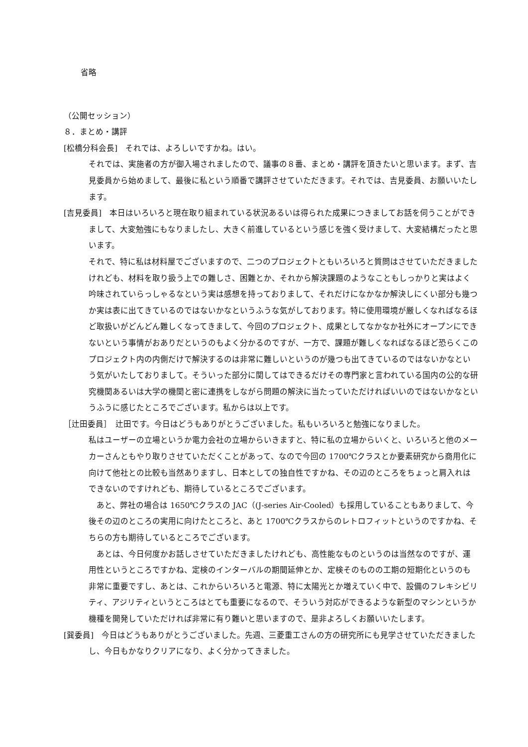省略
（公開セッション）
８．まとめ・講評
[松橋分科会長]　それでは、よろしいですかね。はい。
それでは、実施者の方が御入場されましたので、議事の８番、まとめ・講評を頂きたいと思います。まず、吉見委員から始めまして、最後に私という順番で講評させていただきます。それでは、吉見委員、お願いいたします。
[吉見委員]　本日はいろいろと現在取り組まれている状況あるいは得られた成果につきましてお話を伺うことができまして、大変勉強にもなりましたし、大きく前進しているという感じを強く受けまして、大変結構だったと思います。
それで、特に私は材料屋でございますので、二つのプロジェクトともいろいろと質問はさせていただきましたけれども、材料を取り扱う上での難しさ、困難とか、それから解決課題のようなこともしっかりと実はよく吟味されていらっしゃるなという実は感想を持っておりまして、それだけになかなか解決しにくい部分も幾つか実は表に出てきているのではないかなというふうな気がしております。特に使用環境が厳しくなればなるほど取扱いがどんどん難しくなってきまして、今回のプロジェクト、成果としてなかなか社外にオープンにできないという事情がおありだというのもよく分かるのですが、一方で、課題が難しくなればなるほど恐らくこのプロジェクト内の内側だけで解決するのは非常に難しいというのが幾つも出てきているのではないかなという気がいたしておりまして。そういった部分に関してはできるだけその専門家と言われている国内の公的な研究機関あるいは大学の機関と密に連携をしながら問題の解決に当たっていただければいいのではないかなというふうに感じたところでございます。私からは以上です。
［辻田委員］　辻田です。今日はどうもありがとうございました。私もいろいろと勉強になりました。
私はユーザーの立場というか電力会社の立場からいきますと、特に私の立場からいくと、いろいろと他のメーカーさんともやり取りさせていただくことがあって、なので今回の 1700℃クラスとか要素研究から商用化に向けて他社との比較も当然ありますし、日本としての独自性ですかね、その辺のところをちょっと肩入れはできないのですけれども、期待しているところでございます。
　あと、弊社の場合は 1650℃クラスの JAC（(J-series Air-Cooled）も採用していることもありまして、今後その辺のところの実用に向けたところと、あと 1700℃クラスからのレトロフィットというのですかね、そちらの方も期待しているところでございます。
　あとは、今日何度かお話しさせていただきましたけれども、高性能なものというのは当然なのですが、運用性というところですかね、定検のインターバルの期間延伸とか、定検そのものの工期の短期化というのも非常に重要ですし、あとは、これからいろいろと電源、特に太陽光とか増えていく中で、設備のフレキシビリティ、アジリティというところはとても重要になるので、そういう対応ができるような新型のマシンというか機種を開発していただければ非常に有り難いと思いますので、是非よろしくお願いいたします。
[巽委員]　今日はどうもありがとうございました。先週、三菱重工さんの方の研究所にも見学させていただきましたし、今日もかなりクリアになり、よく分かってきました。